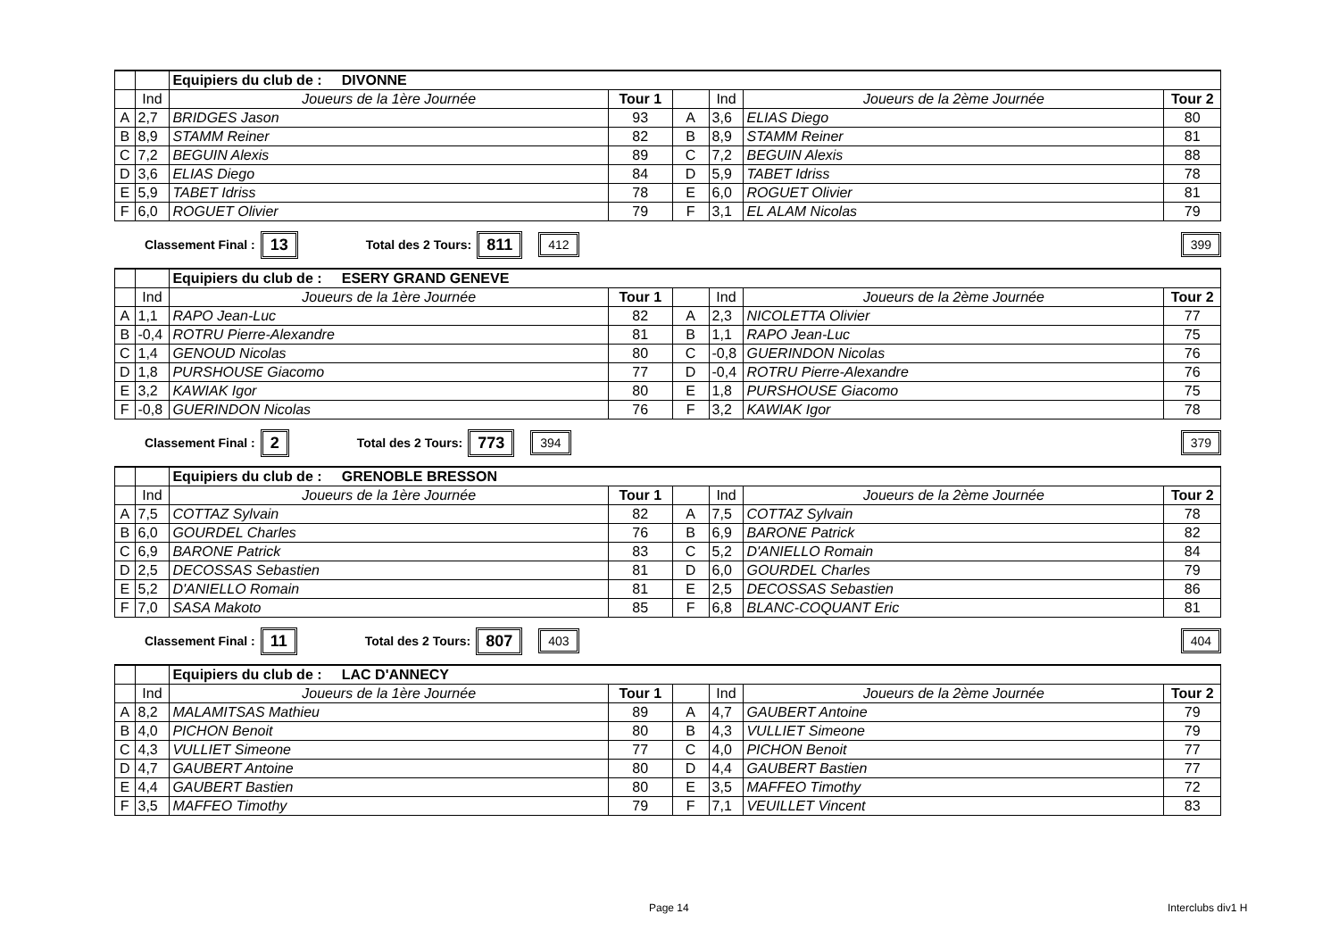| | | Equipiers du club de : DIVONNE | | | | | |
| | Ind | Joueurs de la 1ère Journée | Tour 1 | | Ind | Joueurs de la 2ème Journée | Tour 2 |
| A | 2,7 | BRIDGES Jason | 93 | A | 3,6 | ELIAS Diego | 80 |
| B | 8,9 | STAMM Reiner | 82 | B | 8,9 | STAMM Reiner | 81 |
| C | 7,2 | BEGUIN Alexis | 89 | C | 7,2 | BEGUIN Alexis | 88 |
| D | 3,6 | ELIAS Diego | 84 | D | 5,9 | TABET Idriss | 78 |
| E | 5,9 | TABET Idriss | 78 | E | 6,0 | ROGUET Olivier | 81 |
| F | 6,0 | ROGUET Olivier | 79 | F | 3,1 | EL ALAM Nicolas | 79 |
Classement Final : 13 Total des 2 Tours: 811 412 399
| | | Equipiers du club de : ESERY GRAND GENEVE | | | | | |
| | Ind | Joueurs de la 1ère Journée | Tour 1 | | Ind | Joueurs de la 2ème Journée | Tour 2 |
| A | 1,1 | RAPO Jean-Luc | 82 | A | 2,3 | NICOLETTA Olivier | 77 |
| B | -0,4 | ROTRU Pierre-Alexandre | 81 | B | 1,1 | RAPO Jean-Luc | 75 |
| C | 1,4 | GENOUD Nicolas | 80 | C | -0,8 | GUERINDON Nicolas | 76 |
| D | 1,8 | PURSHOUSE Giacomo | 77 | D | -0,4 | ROTRU Pierre-Alexandre | 76 |
| E | 3,2 | KAWIAK Igor | 80 | E | 1,8 | PURSHOUSE Giacomo | 75 |
| F | -0,8 | GUERINDON Nicolas | 76 | F | 3,2 | KAWIAK Igor | 78 |
Classement Final : 2 Total des 2 Tours: 773 394 379
| | | Equipiers du club de : GRENOBLE BRESSON | | | | | |
| | Ind | Joueurs de la 1ère Journée | Tour 1 | | Ind | Joueurs de la 2ème Journée | Tour 2 |
| A | 7,5 | COTTAZ Sylvain | 82 | A | 7,5 | COTTAZ Sylvain | 78 |
| B | 6,0 | GOURDEL Charles | 76 | B | 6,9 | BARONE Patrick | 82 |
| C | 6,9 | BARONE Patrick | 83 | C | 5,2 | D'ANIELLO Romain | 84 |
| D | 2,5 | DECOSSAS Sebastien | 81 | D | 6,0 | GOURDEL Charles | 79 |
| E | 5,2 | D'ANIELLO Romain | 81 | E | 2,5 | DECOSSAS Sebastien | 86 |
| F | 7,0 | SASA Makoto | 85 | F | 6,8 | BLANC-COQUANT Eric | 81 |
Classement Final : 11 Total des 2 Tours: 807 403 404
| | | Equipiers du club de : LAC D'ANNECY | | | | | |
| | Ind | Joueurs de la 1ère Journée | Tour 1 | | Ind | Joueurs de la 2ème Journée | Tour 2 |
| A | 8,2 | MALAMITSAS Mathieu | 89 | A | 4,7 | GAUBERT Antoine | 79 |
| B | 4,0 | PICHON Benoit | 80 | B | 4,3 | VULLIET Simeone | 79 |
| C | 4,3 | VULLIET Simeone | 77 | C | 4,0 | PICHON Benoit | 77 |
| D | 4,7 | GAUBERT Antoine | 80 | D | 4,4 | GAUBERT Bastien | 77 |
| E | 4,4 | GAUBERT Bastien | 80 | E | 3,5 | MAFFEO Timothy | 72 |
| F | 3,5 | MAFFEO Timothy | 79 | F | 7,1 | VEUILLET Vincent | 83 |
Page 14 Interclubs div1 H